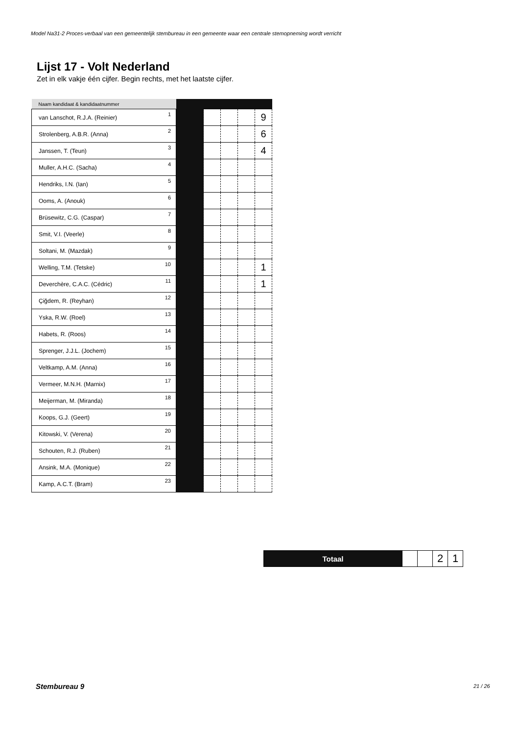Model Na31-2 Proces-verbaal van een gemeentelijk stembureau in een gemeente waar een centrale stemopneming wordt verricht
Lijst 17 - Volt Nederland
Zet in elk vakje één cijfer. Begin rechts, met het laatste cijfer.
| Naam kandidaat & kandidaatnummer | | | | | | |
| --- | --- | --- | --- | --- | --- | --- |
| van Lanschot, R.J.A. (Reinier) | 1 | | | | | 9 |
| Strolenberg, A.B.R. (Anna) | 2 | | | | | 6 |
| Janssen, T. (Teun) | 3 | | | | | 4 |
| Muller, A.H.C. (Sacha) | 4 | | | | | |
| Hendriks, I.N. (Ian) | 5 | | | | | |
| Ooms, A. (Anouk) | 6 | | | | | |
| Brüsewitz, C.G. (Caspar) | 7 | | | | | |
| Smit, V.I. (Veerle) | 8 | | | | | |
| Soltani, M. (Mazdak) | 9 | | | | | |
| Welling, T.M. (Tetske) | 10 | | | | | 1 |
| Deverchère, C.A.C. (Cédric) | 11 | | | | | 1 |
| Çiğdem, R. (Reyhan) | 12 | | | | | |
| Yska, R.W. (Roel) | 13 | | | | | |
| Habets, R. (Roos) | 14 | | | | | |
| Sprenger, J.J.L. (Jochem) | 15 | | | | | |
| Veltkamp, A.M. (Anna) | 16 | | | | | |
| Vermeer, M.N.H. (Marnix) | 17 | | | | | |
| Meijerman, M. (Miranda) | 18 | | | | | |
| Koops, G.J. (Geert) | 19 | | | | | |
| Kitowski, V. (Verena) | 20 | | | | | |
| Schouten, R.J. (Ruben) | 21 | | | | | |
| Ansink, M.A. (Monique) | 22 | | | | | |
| Kamp, A.C.T. (Bram) | 23 | | | | | |
| Totaal | | | 2 | 1 |
Stembureau 9 21 / 26